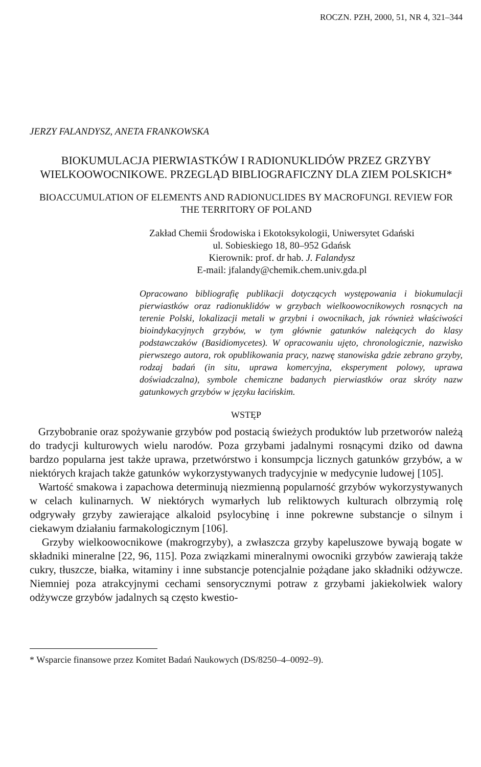ROCZN. PZH, 2000, 51, NR 4, 321–344
JERZY FALANDYSZ, ANETA FRANKOWSKA
BIOKUMULACJA PIERWIASTKÓW I RADIONUKLIDÓW PRZEZ GRZYBY WIELKOOWOCNIKOWE. PRZEGLĄD BIBLIOGRAFICZNY DLA ZIEM POLSKICH*
BIOACCUMULATION OF ELEMENTS AND RADIONUCLIDES BY MACROFUNGI. REVIEW FOR THE TERRITORY OF POLAND
Zakład Chemii Środowiska i Ekotoksykologii, Uniwersytet Gdański
ul. Sobieskiego 18, 80–952 Gdańsk
Kierownik: prof. dr hab. J. Falandysz
E-mail: jfalandy@chemik.chem.univ.gda.pl
Opracowano bibliografię publikacji dotyczących występowania i biokumulacji pierwiastków oraz radionuklidów w grzybach wielkoowocnikowych rosnących na terenie Polski, lokalizacji metali w grzybni i owocnikach, jak również właściwości bioindykacyjnych grzybów, w tym głównie gatunków należących do klasy podstawczaków (Basidiomycetes). W opracowaniu ujęto, chronologicznie, nazwisko pierwszego autora, rok opublikowania pracy, nazwę stanowiska gdzie zebrano grzyby, rodzaj badań (in situ, uprawa komercyjna, eksperyment polowy, uprawa doświadczalna), symbole chemiczne badanych pierwiastków oraz skróty nazw gatunkowych grzybów w języku łacińskim.
WSTĘP
Grzybobranie oraz spożywanie grzybów pod postacią świeżych produktów lub przetworów należą do tradycji kulturowych wielu narodów. Poza grzybami jadalnymi rosnącymi dziko od dawna bardzo popularna jest także uprawa, przetwórstwo i konsumpcja licznych gatunków grzybów, a w niektórych krajach także gatunków wykorzystywanych tradycyjnie w medycynie ludowej [105].
Wartość smakowa i zapachowa determinują niezmienną popularność grzybów wykorzystywanych w celach kulinarnych. W niektórych wymarłych lub reliktowych kulturach olbrzymią rolę odgrywały grzyby zawierające alkaloid psylocybinę i inne pokrewne substancje o silnym i ciekawym działaniu farmakologicznym [106].
Grzyby wielkoowocnikowe (makrogrzyby), a zwłaszcza grzyby kapeluszowe bywają bogate w składniki mineralne [22, 96, 115]. Poza związkami mineralnymi owocniki grzybów zawierają także cukry, tłuszcze, białka, witaminy i inne substancje potencjalnie pożądane jako składniki odżywcze. Niemniej poza atrakcyjnymi cechami sensorycznymi potraw z grzybami jakiekolwiek walory odżywcze grzybów jadalnych są często kwestio-
* Wsparcie finansowe przez Komitet Badań Naukowych (DS/8250–4–0092–9).